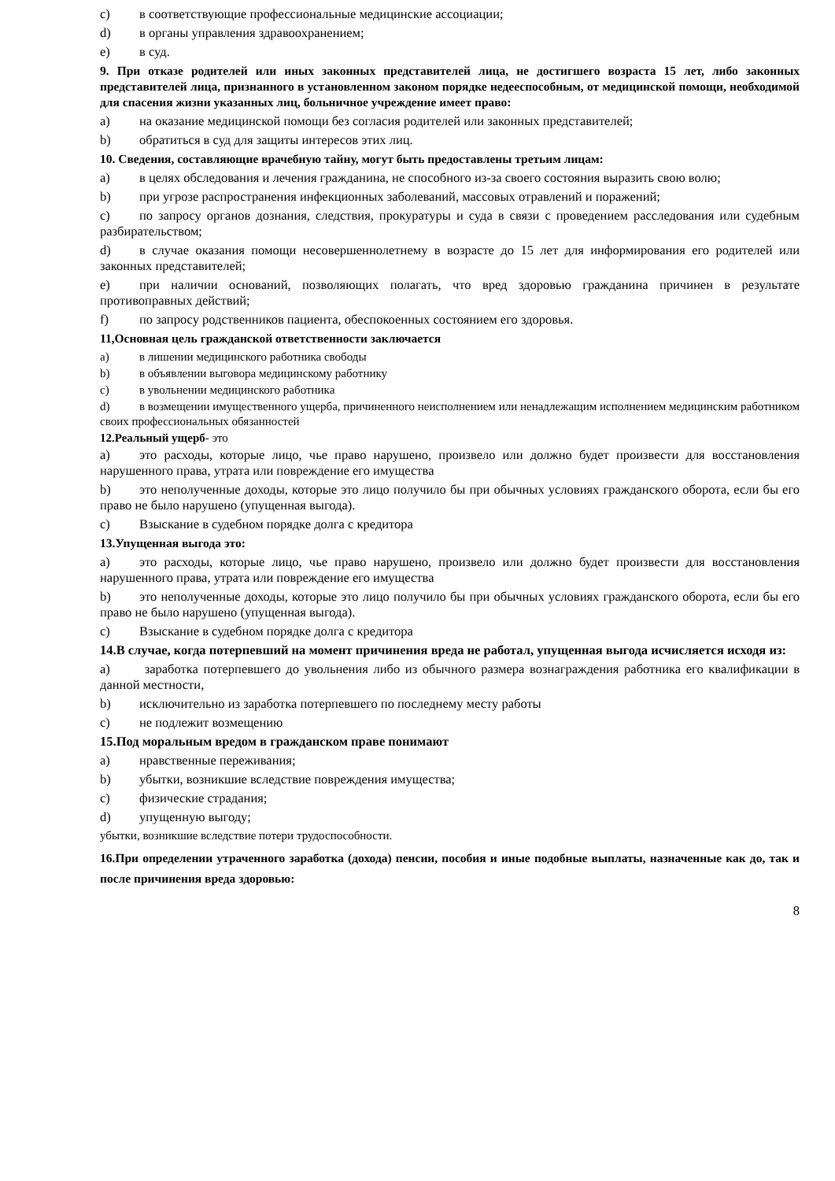c) в соответствующие профессиональные медицинские ассоциации;
d) в органы управления здравоохранением;
e) в суд.
9. При отказе родителей или иных законных представителей лица, не достигшего возраста 15 лет, либо законных представителей лица, признанного в установленном законом порядке недееспособным, от медицинской помощи, необходимой для спасения жизни указанных лиц, больничное учреждение имеет право:
a) на оказание медицинской помощи без согласия родителей или законных представителей;
b) обратиться в суд для защиты интересов этих лиц.
10. Сведения, составляющие врачебную тайну, могут быть предоставлены третьим лицам:
a) в целях обследования и лечения гражданина, не способного из-за своего состояния выразить свою волю;
b) при угрозе распространения инфекционных заболеваний, массовых отравлений и поражений;
c) по запросу органов дознания, следствия, прокуратуры и суда в связи с проведением расследования или судебным разбирательством;
d) в случае оказания помощи несовершеннолетнему в возрасте до 15 лет для информирования его родителей или законных представителей;
e) при наличии оснований, позволяющих полагать, что вред здоровью гражданина причинен в результате противоправных действий;
f) по запросу родственников пациента, обеспокоенных состоянием его здоровья.
11,Основная цель гражданской ответственности заключается
a) в лишении медицинского работника свободы
b) в объявлении выговора медицинскому работнику
c) в увольнении медицинского работника
d) в возмещении имущественного ущерба, причиненного неисполнением или ненадлежащим исполнением медицинским работником своих профессиональных обязанностей
12.Реальный ущерб- это
a) это расходы, которые лицо, чье право нарушено, произвело или должно будет произвести для восстановления нарушенного права, утрата или повреждение его имущества
b) это неполученные доходы, которые это лицо получило бы при обычных условиях гражданского оборота, если бы его право не было нарушено (упущенная выгода).
c) Взыскание в судебном порядке долга с кредитора
13.Упущенная выгода это:
a) это расходы, которые лицо, чье право нарушено, произвело или должно будет произвести для восстановления нарушенного права, утрата или повреждение его имущества
b) это неполученные доходы, которые это лицо получило бы при обычных условиях гражданского оборота, если бы его право не было нарушено (упущенная выгода).
c) Взыскание в судебном порядке долга с кредитора
14.В случае, когда потерпевший на момент причинения вреда не работал, упущенная выгода исчисляется исходя из:
a) заработка потерпевшего до увольнения либо из обычного размера вознаграждения работника его квалификации в данной местности,
b) исключительно из заработка потерпевшего по последнему месту работы
c) не подлежит возмещению
15.Под моральным вредом в гражданском праве понимают
a) нравственные переживания;
b) убытки, возникшие вследствие повреждения имущества;
c) физические страдания;
d) упущенную выгоду;
убытки, возникшие вследствие потери трудоспособности.
16.При определении утраченного заработка (дохода) пенсии, пособия и иные подобные выплаты, назначенные как до, так и после причинения вреда здоровью:
8